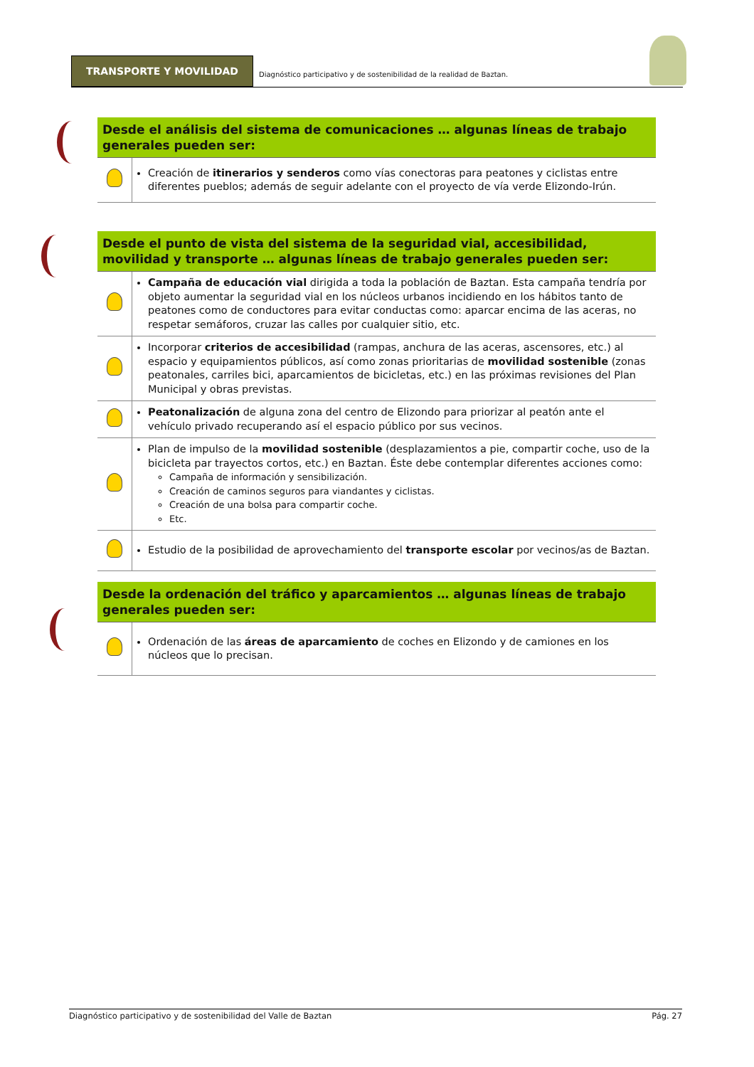TRANSPORTE Y MOVILIDAD
Diagnóstico participativo y de sostenibilidad de la realidad de Baztan.
Desde el análisis del sistema de comunicaciones … algunas líneas de trabajo generales pueden ser:
| | Creación de itinerarios y senderos como vías conectoras para peatones y ciclistas entre diferentes pueblos; además de seguir adelante con el proyecto de vía verde Elizondo-Irún. |
Desde el punto de vista del sistema de la seguridad vial, accesibilidad, movilidad y transporte … algunas líneas de trabajo generales pueden ser:
| | Campaña de educación vial dirigida a toda la población de Baztan. Esta campaña tendría por objeto aumentar la seguridad vial en los núcleos urbanos incidiendo en los hábitos tanto de peatones como de conductores para evitar conductas como: aparcar encima de las aceras, no respetar semáforos, cruzar las calles por cualquier sitio, etc. |
| | Incorporar criterios de accesibilidad (rampas, anchura de las aceras, ascensores, etc.) al espacio y equipamientos públicos, así como zonas prioritarias de movilidad sostenible (zonas peatonales, carriles bici, aparcamientos de bicicletas, etc.) en las próximas revisiones del Plan Municipal y obras previstas. |
| | Peatonalización de alguna zona del centro de Elizondo para priorizar al peatón ante el vehículo privado recuperando así el espacio público por sus vecinos. |
| | Plan de impulso de la movilidad sostenible (desplazamientos a pie, compartir coche, uso de la bicicleta par trayectos cortos, etc.) en Baztan. Éste debe contemplar diferentes acciones como: Campaña de información y sensibilización. Creación de caminos seguros para viandantes y ciclistas. Creación de una bolsa para compartir coche. Etc. |
| | Estudio de la posibilidad de aprovechamiento del transporte escolar por vecinos/as de Baztan. |
Desde la ordenación del tráfico y aparcamientos … algunas líneas de trabajo generales pueden ser:
| | Ordenación de las áreas de aparcamiento de coches en Elizondo y de camiones en los núcleos que lo precisan. |
Diagnóstico participativo y de sostenibilidad del Valle de Baztan Pág. 27